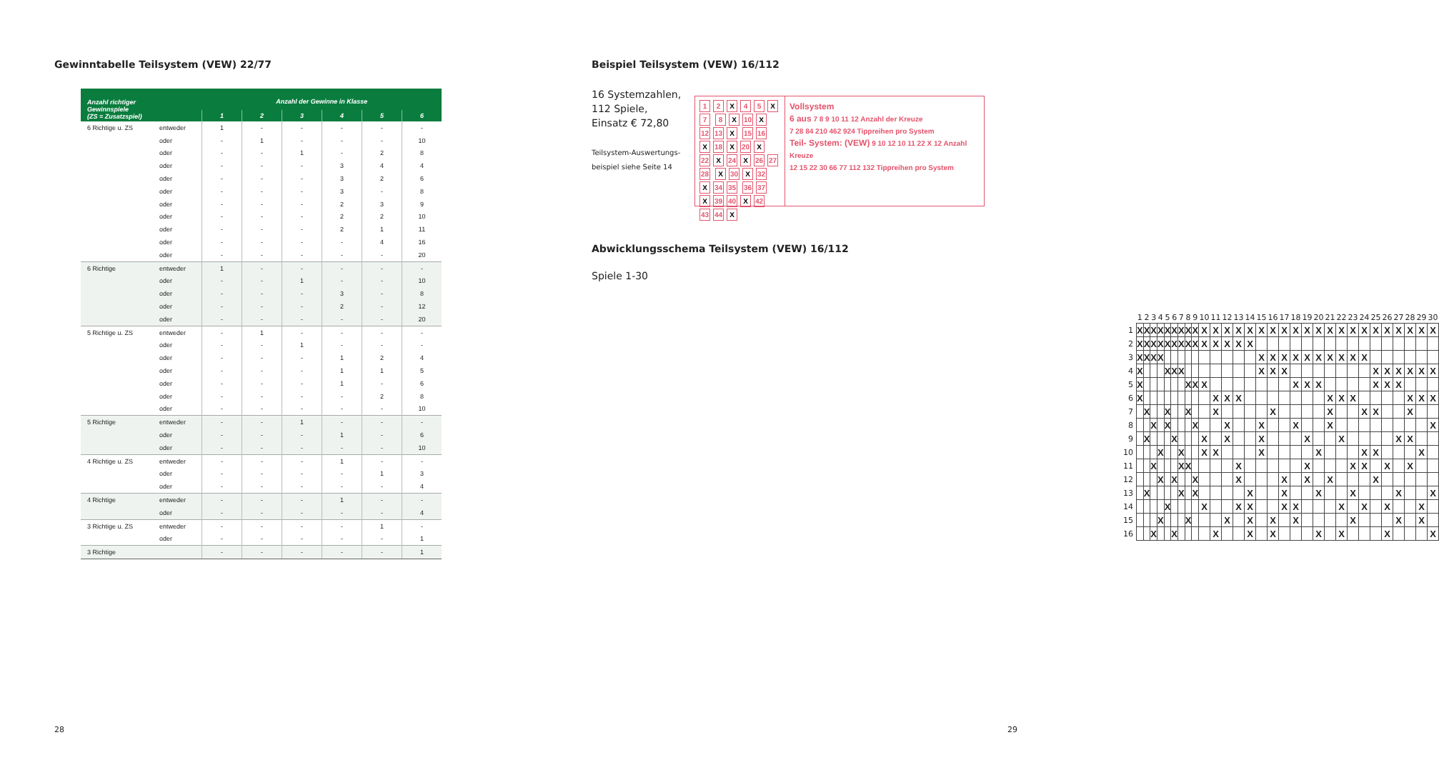Gewinntabelle Teilsystem (VEW) 22/77
| Anzahl richtiger Gewinnspiele (ZS = Zusatzspiel) | | Anzahl der Gewinne in Klasse | | | | | |
| --- | --- | --- | --- | --- | --- | --- | --- |
| | | 1 | 2 | 3 | 4 | 5 | 6 |
| 6 Richtige u. ZS | entweder | 1 | - | - | - | - | - |
| | oder | - | 1 | - | - | - | 10 |
| | oder | - | - | 1 | - | 2 | 8 |
| | oder | - | - | - | 3 | 4 | 4 |
| | oder | - | - | - | 3 | 2 | 6 |
| | oder | - | - | - | 3 | - | 8 |
| | oder | - | - | - | 2 | 3 | 9 |
| | oder | - | - | - | 2 | 2 | 10 |
| | oder | - | - | - | 2 | 1 | 11 |
| | oder | - | - | - | - | 4 | 16 |
| | oder | - | - | - | - | - | 20 |
| 6 Richtige | entweder | 1 | - | - | - | - | - |
| | oder | - | - | 1 | - | - | 10 |
| | oder | - | - | - | 3 | - | 8 |
| | oder | - | - | - | 2 | - | 12 |
| | oder | - | - | - | - | - | 20 |
| 5 Richtige u. ZS | entweder | - | 1 | - | - | - | - |
| | oder | - | - | 1 | - | - | - |
| | oder | - | - | - | 1 | 2 | 4 |
| | oder | - | - | - | 1 | 1 | 5 |
| | oder | - | - | - | 1 | - | 6 |
| | oder | - | - | - | - | 2 | 8 |
| | oder | - | - | - | - | - | 10 |
| 5 Richtige | entweder | - | - | 1 | - | - | - |
| | oder | - | - | - | 1 | - | 6 |
| | oder | - | - | - | - | - | 10 |
| 4 Richtige u. ZS | entweder | - | - | - | 1 | - | - |
| | oder | - | - | - | - | 1 | 3 |
| | oder | - | - | - | - | - | 4 |
| 4 Richtige | entweder | - | - | - | 1 | - | - |
| | oder | - | - | - | - | - | 4 |
| 3 Richtige u. ZS | entweder | - | - | - | - | 1 | - |
| | oder | - | - | - | - | - | 1 |
| 3 Richtige | | - | - | - | - | - | 1 |
28
Beispiel Teilsystem (VEW) 16/112
16 Systemzahlen,
112 Spiele,
Einsatz € 72,80
Teilsystem-Auswertungs-
beispiel siehe Seite 14
1 2 X 4 5 X 7 8 X 10 X 12 13 X 15 16 X 18 X 20 X 22 X 24 X 26 27 28 X 30 X 32 X 34 35 36 37 X 39 40 X 42 43 44 X
Vollsystem
6 aus 7 8 9 10 11 12 Anzahl der Kreuze
7 28 84 210 462 924 Tippreihen pro System
Teil- System: (VEW) 9 10 12 10 11 22 X 12 Anzahl Kreuze
12 15 22 30 66 77 112 132 Tippreihen pro System
Abwicklungsschema Teilsystem (VEW) 16/112
Spiele 1-30
| | 1 | 2 | 3 | 4 | 5 | 6 | 7 | 8 | 9 | 10 | 11 | 12 | 13 | 14 | 15 | 16 | 17 | 18 | 19 | 20 | 21 | 22 | 23 | 24 | 25 | 26 | 27 | 28 | 29 | 30 |
| --- | --- | --- | --- | --- | --- | --- | --- | --- | --- | --- | --- | --- | --- | --- | --- | --- | --- | --- | --- | --- | --- | --- | --- | --- | --- | --- | --- | --- | --- | --- |
| 1 | X | X | X | X | X | X | X | X | X | X | X | X | X | X | X | X | X | X | X | X | X | X | X | X | X | X | X | X | X | X |
| 2 | X | X | X | X | X | X | X | X | X | X | X | X | X | X | | | | | | | | | | | | | | | | |
| 3 | X | X | X | X | | | | | | | | | | | X | X | X | X | X | X | X | X | X | X | | | | | | |
| 4 | X | | | | X | X | X | | | | | | | | X | X | X | | | | | | | | X | X | X | X | X | X |
| 5 | X | | | | | | | X | X | X | | | | | | | | X | X | X | | | | | X | X | X | | | |
| 6 | X | | | | | | | | | | X | X | X | | | | | | | | X | X | X | | | | | X | X | X |
| 7 | | X | | | X | | | X | | | X | | | | | X | | | | | X | | | X | X | | | X | | |
| 8 | | | X | | X | | | | X | | | X | | | X | | | X | | | X | | | | | | | | | X |
| 9 | | X | | | | X | | | | X | | X | | | X | | | | X | | | X | | | | | X | X | | |
| 10 | | | | X | | | X | | | X | X | | | | X | | | | | X | | | | X | X | | | | X | |
| 11 | | | X | | | | X | X | | | | | X | | | | | | X | | | | X | X | | X | | X | | |
| 12 | | | | X | | X | | | X | | | | X | | | | X | | X | | X | | | | X | | | | | |
| 13 | | X | | | | | X | | X | | | | | X | | | X | | | X | | | X | | | | X | | | X |
| 14 | | | | | X | | | | | X | | | X | X | | | X | X | | | | X | | X | | X | | | X | |
| 15 | | | | X | | | | X | | | | X | | X | | X | | X | | | | | X | | | | X | | X | |
| 16 | | | X | | | X | | | | | X | | | X | | X | | | | X | | X | | | | X | | | | X |
29